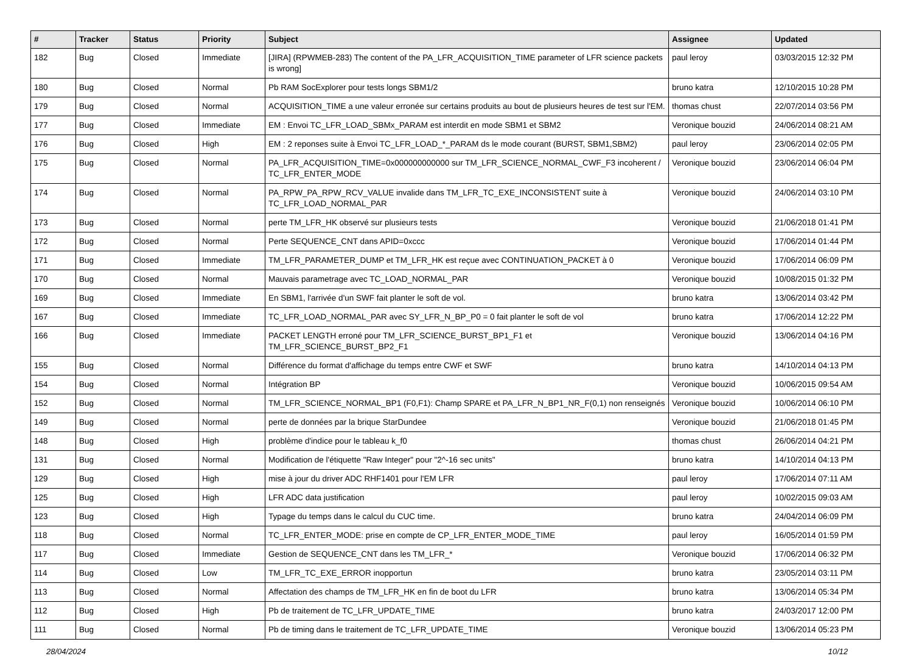| # | Tracker | Status | Priority | Subject | Assignee | Updated |
| --- | --- | --- | --- | --- | --- | --- |
| 182 | Bug | Closed | Immediate | [JIRA] (RPWMEB-283) The content of the PA_LFR_ACQUISITION_TIME parameter of LFR science packets is wrong] | paul leroy | 03/03/2015 12:32 PM |
| 180 | Bug | Closed | Normal | Pb RAM SocExplorer pour tests longs SBM1/2 | bruno katra | 12/10/2015 10:28 PM |
| 179 | Bug | Closed | Normal | ACQUISITION_TIME a une valeur erronée sur certains produits au bout de plusieurs heures de test sur l'EM. | thomas chust | 22/07/2014 03:56 PM |
| 177 | Bug | Closed | Immediate | EM : Envoi TC_LFR_LOAD_SBMx_PARAM est interdit en mode SBM1 et SBM2 | Veronique bouzid | 24/06/2014 08:21 AM |
| 176 | Bug | Closed | High | EM : 2 reponses suite à Envoi TC_LFR_LOAD_*_PARAM ds le mode courant (BURST, SBM1,SBM2) | paul leroy | 23/06/2014 02:05 PM |
| 175 | Bug | Closed | Normal | PA_LFR_ACQUISITION_TIME=0x000000000000 sur TM_LFR_SCIENCE_NORMAL_CWF_F3 incoherent / TC_LFR_ENTER_MODE | Veronique bouzid | 23/06/2014 06:04 PM |
| 174 | Bug | Closed | Normal | PA_RPW_PA_RPW_RCV_VALUE invalide dans TM_LFR_TC_EXE_INCONSISTENT suite à TC_LFR_LOAD_NORMAL_PAR | Veronique bouzid | 24/06/2014 03:10 PM |
| 173 | Bug | Closed | Normal | perte TM_LFR_HK observé sur plusieurs tests | Veronique bouzid | 21/06/2018 01:41 PM |
| 172 | Bug | Closed | Normal | Perte SEQUENCE_CNT dans APID=0xccc | Veronique bouzid | 17/06/2014 01:44 PM |
| 171 | Bug | Closed | Immediate | TM_LFR_PARAMETER_DUMP et TM_LFR_HK est reçue avec CONTINUATION_PACKET à 0 | Veronique bouzid | 17/06/2014 06:09 PM |
| 170 | Bug | Closed | Normal | Mauvais parametrage avec TC_LOAD_NORMAL_PAR | Veronique bouzid | 10/08/2015 01:32 PM |
| 169 | Bug | Closed | Immediate | En SBM1, l'arrivée d'un SWF fait planter le soft de vol. | bruno katra | 13/06/2014 03:42 PM |
| 167 | Bug | Closed | Immediate | TC_LFR_LOAD_NORMAL_PAR avec SY_LFR_N_BP_P0 = 0 fait planter le soft de vol | bruno katra | 17/06/2014 12:22 PM |
| 166 | Bug | Closed | Immediate | PACKET LENGTH erroné pour TM_LFR_SCIENCE_BURST_BP1_F1 et TM_LFR_SCIENCE_BURST_BP2_F1 | Veronique bouzid | 13/06/2014 04:16 PM |
| 155 | Bug | Closed | Normal | Différence du format d'affichage du temps entre CWF et SWF | bruno katra | 14/10/2014 04:13 PM |
| 154 | Bug | Closed | Normal | Intégration BP | Veronique bouzid | 10/06/2015 09:54 AM |
| 152 | Bug | Closed | Normal | TM_LFR_SCIENCE_NORMAL_BP1 (F0,F1): Champ SPARE et PA_LFR_N_BP1_NR_F(0,1) non renseignés | Veronique bouzid | 10/06/2014 06:10 PM |
| 149 | Bug | Closed | Normal | perte de données par la brique StarDundee | Veronique bouzid | 21/06/2018 01:45 PM |
| 148 | Bug | Closed | High | problème d'indice pour le tableau k_f0 | thomas chust | 26/06/2014 04:21 PM |
| 131 | Bug | Closed | Normal | Modification de l'étiquette "Raw Integer" pour "2^-16 sec units" | bruno katra | 14/10/2014 04:13 PM |
| 129 | Bug | Closed | High | mise à jour du driver ADC RHF1401 pour l'EM LFR | paul leroy | 17/06/2014 07:11 AM |
| 125 | Bug | Closed | High | LFR ADC data justification | paul leroy | 10/02/2015 09:03 AM |
| 123 | Bug | Closed | High | Typage du temps dans le calcul du CUC time. | bruno katra | 24/04/2014 06:09 PM |
| 118 | Bug | Closed | Normal | TC_LFR_ENTER_MODE: prise en compte de CP_LFR_ENTER_MODE_TIME | paul leroy | 16/05/2014 01:59 PM |
| 117 | Bug | Closed | Immediate | Gestion de SEQUENCE_CNT dans les TM_LFR_* | Veronique bouzid | 17/06/2014 06:32 PM |
| 114 | Bug | Closed | Low | TM_LFR_TC_EXE_ERROR inopportun | bruno katra | 23/05/2014 03:11 PM |
| 113 | Bug | Closed | Normal | Affectation des champs de TM_LFR_HK en fin de boot du LFR | bruno katra | 13/06/2014 05:34 PM |
| 112 | Bug | Closed | High | Pb de traitement de TC_LFR_UPDATE_TIME | bruno katra | 24/03/2017 12:00 PM |
| 111 | Bug | Closed | Normal | Pb de timing dans le traitement de TC_LFR_UPDATE_TIME | Veronique bouzid | 13/06/2014 05:23 PM |
28/04/2024 10/12